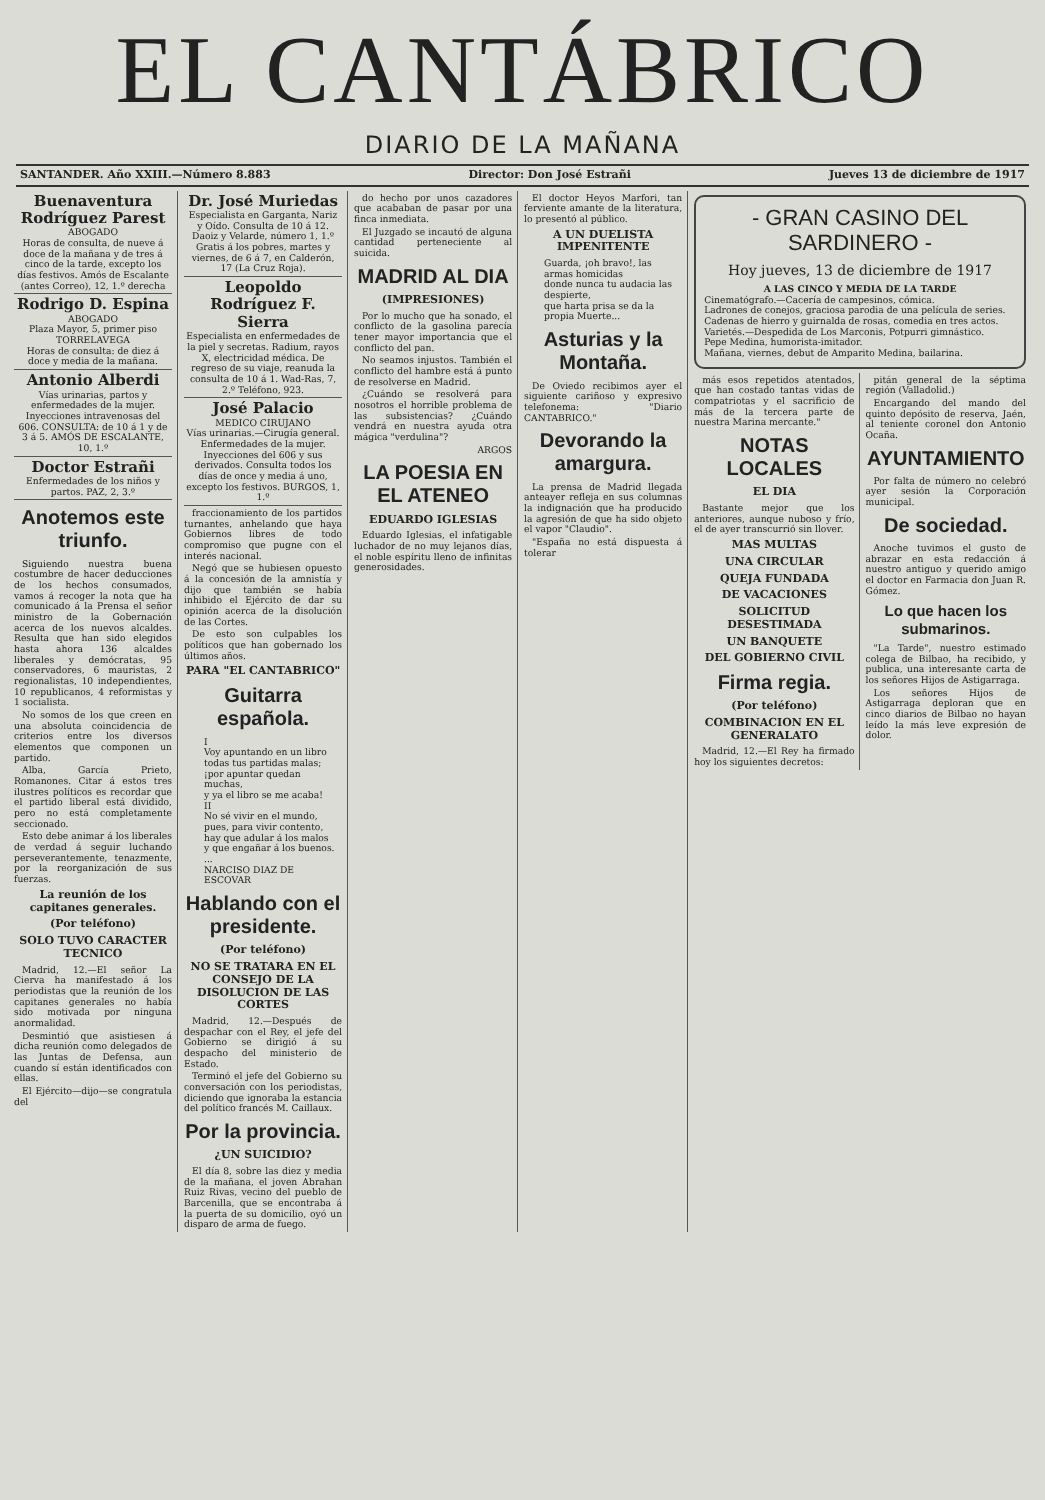EL CANTÁBRICO
DIARIO DE LA MAÑANA
SANTANDER. Año XXIII.—Número 8.883 Director: Don José Estrañi Jueves 13 de diciembre de 1917
Buenaventura Rodríguez Parest
ABOGADO
Horas de consulta, de nueve á doce de la mañana y de tres á cinco de la tarde, excepto los días festivos. Amós de Escalante (antes Correo), 12, 1.º derecha
Rodrigo D. Espina
ABOGADO
Plaza Mayor, 5, primer piso TORRELAVEGA
Horas de consulta: de diez á doce y media de la mañana.
Antonio Alberdi
Vías urinarias, partos y enfermedades de la mujer. Inyecciones intravenosas del 606. CONSULTA: de 10 á 1 y de 3 á 5. AMÓS DE ESCALANTE, 10, 1.º
Doctor Estrañi
Enfermedades de los niños y partos. PAZ, 2, 3.º
Anotemos este triunfo.
Siguiendo nuestra buena costumbre de hacer deducciones de los hechos consumados, vamos á recoger la nota que ha comunicado á la Prensa el señor ministro de la Gobernación acerca de los nuevos alcaldes. Resulta que han sido elegidos hasta ahora 136 alcaldes liberales y demócratas, 95 conservadores, 6 mauristas, 2 regionalistas, 10 independientes, 10 republicanos, 4 reformistas y 1 socialista.
No somos de los que creen en una absoluta coincidencia de criterios entre los diversos elementos que componen un partido.
Alba, García Prieto, Romanones. Citar á estos tres ilustres políticos es recordar que el partido liberal está dividido, pero no está completamente seccionado.
Esto debe animar á los liberales de verdad á seguir luchando perseverantemente, tenazmente, por la reorganización de sus fuerzas.
La reunión de los capitanes generales.
(Por teléfono)
SOLO TUVO CARACTER TECNICO
Madrid, 12.—El señor La Cierva ha manifestado á los periodistas que la reunión de los capitanes generales no había sido motivada por ninguna anormalidad.
Desmintió que asistiesen á dicha reunión como delegados de las Juntas de Defensa, aun cuando sí están identificados con ellas.
El Ejército—dijo—se congratula del
Dr. José Muriedas
Especialista en Garganta, Nariz y Oído. Consulta de 10 á 12. Daoiz y Velarde, número 1, 1.º Gratis á los pobres, martes y viernes, de 6 á 7, en Calderón, 17 (La Cruz Roja).
Leopoldo Rodríguez F. Sierra
Especialista en enfermedades de la piel y secretas. Radium, rayos X, electricidad médica. De regreso de su viaje, reanuda la consulta de 10 á 1. Wad-Ras, 7, 2.º Teléfono, 923.
José Palacio
MEDICO CIRUJANO
Vías urinarias.—Cirugía general. Enfermedades de la mujer. Inyecciones del 606 y sus derivados. Consulta todos los días de once y media á uno, excepto los festivos. BURGOS, 1, 1.º
fraccionamiento de los partidos turnantes, anhelando que haya Gobiernos libres de todo compromiso que pugne con el interés nacional.
Negó que se hubiesen opuesto á la concesión de la amnistía y dijo que también se había inhibido el Ejército de dar su opinión acerca de la disolución de las Cortes.
De esto son culpables los políticos que han gobernado los últimos años.
PARA "EL CANTABRICO"
Guitarra española.
I
Voy apuntando en un libro
todas tus partidas malas;
¡por apuntar quedan muchas,
y ya el libro se me acaba!
II
No sé vivir en el mundo,
pues, para vivir contento,
hay que adular á los malos
y que engañar á los buenos.
...
NARCISO DIAZ DE ESCOVAR
Hablando con el presidente.
(Por teléfono)
NO SE TRATARA EN EL CONSEJO DE LA DISOLUCION DE LAS CORTES
Madrid, 12.—Después de despachar con el Rey, el jefe del Gobierno se dirigió á su despacho del ministerio de Estado.
Terminó el jefe del Gobierno su conversación con los periodistas, diciendo que ignoraba la estancia del político francés M. Caillaux.
Por la provincia.
¿UN SUICIDIO?
El día 8, sobre las diez y media de la mañana, el joven Abrahan Ruiz Rivas, vecino del pueblo de Barcenilla, que se encontraba á la puerta de su domicilio, oyó un disparo de arma de fuego.
do hecho por unos cazadores que acababan de pasar por una finca inmediata.
El Juzgado se incautó de alguna cantidad perteneciente al suicida.
MADRID AL DIA
(IMPRESIONES)
Por lo mucho que ha sonado, el conflicto de la gasolina parecía tener mayor importancia que el conflicto del pan.
No seamos injustos. También el conflicto del hambre está á punto de resolverse en Madrid.
¿Cuándo se resolverá para nosotros el horrible problema de las subsistencias? ¿Cuándo vendrá en nuestra ayuda otra mágica "verdulina"?
ARGOS
LA POESIA EN EL ATENEO
EDUARDO IGLESIAS
Eduardo Iglesias, el infatigable luchador de no muy lejanos días, el noble espíritu lleno de infinitas generosidades.
El doctor Heyos Marfori, tan ferviente amante de la literatura, lo presentó al público.
A UN DUELISTA IMPENITENTE
Guarda, ¡oh bravo!, las armas homicidas
donde nunca tu audacia las despierte,
que harta prisa se da la propia Muerte...
Asturias y la Montaña.
De Oviedo recibimos ayer el siguiente cariñoso y expresivo telefonema: "Diario CANTABRICO."
Devorando la amargura.
La prensa de Madrid llegada anteayer refleja en sus columnas la indignación que ha producido la agresión de que ha sido objeto el vapor "Claudio".
"España no está dispuesta á tolerar
- GRAN CASINO DEL SARDINERO -
Hoy jueves, 13 de diciembre de 1917
A LAS CINCO Y MEDIA DE LA TARDE
Cinematógrafo.—Cacería de campesinos, cómica.
Ladrones de conejos, graciosa parodia de una película de series.
Cadenas de hierro y guirnalda de rosas, comedia en tres actos.
Varietés.—Despedida de Los Marconis, Potpurri gimnástico.
Pepe Medina, humorista-imitador.
Mañana, viernes, debut de Amparito Medina, bailarina.
más esos repetidos atentados, que han costado tantas vidas de compatriotas y el sacrificio de más de la tercera parte de nuestra Marina mercante."
NOTAS LOCALES
EL DIA
Bastante mejor que los anteriores, aunque nuboso y frío, el de ayer transcurrió sin llover.
MAS MULTAS
UNA CIRCULAR
QUEJA FUNDADA
DE VACACIONES
SOLICITUD DESESTIMADA
UN BANQUETE
DEL GOBIERNO CIVIL
Firma regia.
(Por teléfono)
COMBINACION EN EL GENERALATO
Madrid, 12.—El Rey ha firmado hoy los siguientes decretos:
pitán general de la séptima región (Valladolid.)
Encargando del mando del quinto depósito de reserva, Jaén, al teniente coronel don Antonio Ocaña.
AYUNTAMIENTO
Por falta de número no celebró ayer sesión la Corporación municipal.
De sociedad.
Anoche tuvimos el gusto de abrazar en esta redacción á nuestro antiguo y querido amigo el doctor en Farmacia don Juan R. Gómez.
Lo que hacen los submarinos.
"La Tarde", nuestro estimado colega de Bilbao, ha recibido, y publica, una interesante carta de los señores Hijos de Astigarraga.
Los señores Hijos de Astigarraga deploran que en cinco diarios de Bilbao no hayan leído la más leve expresión de dolor.